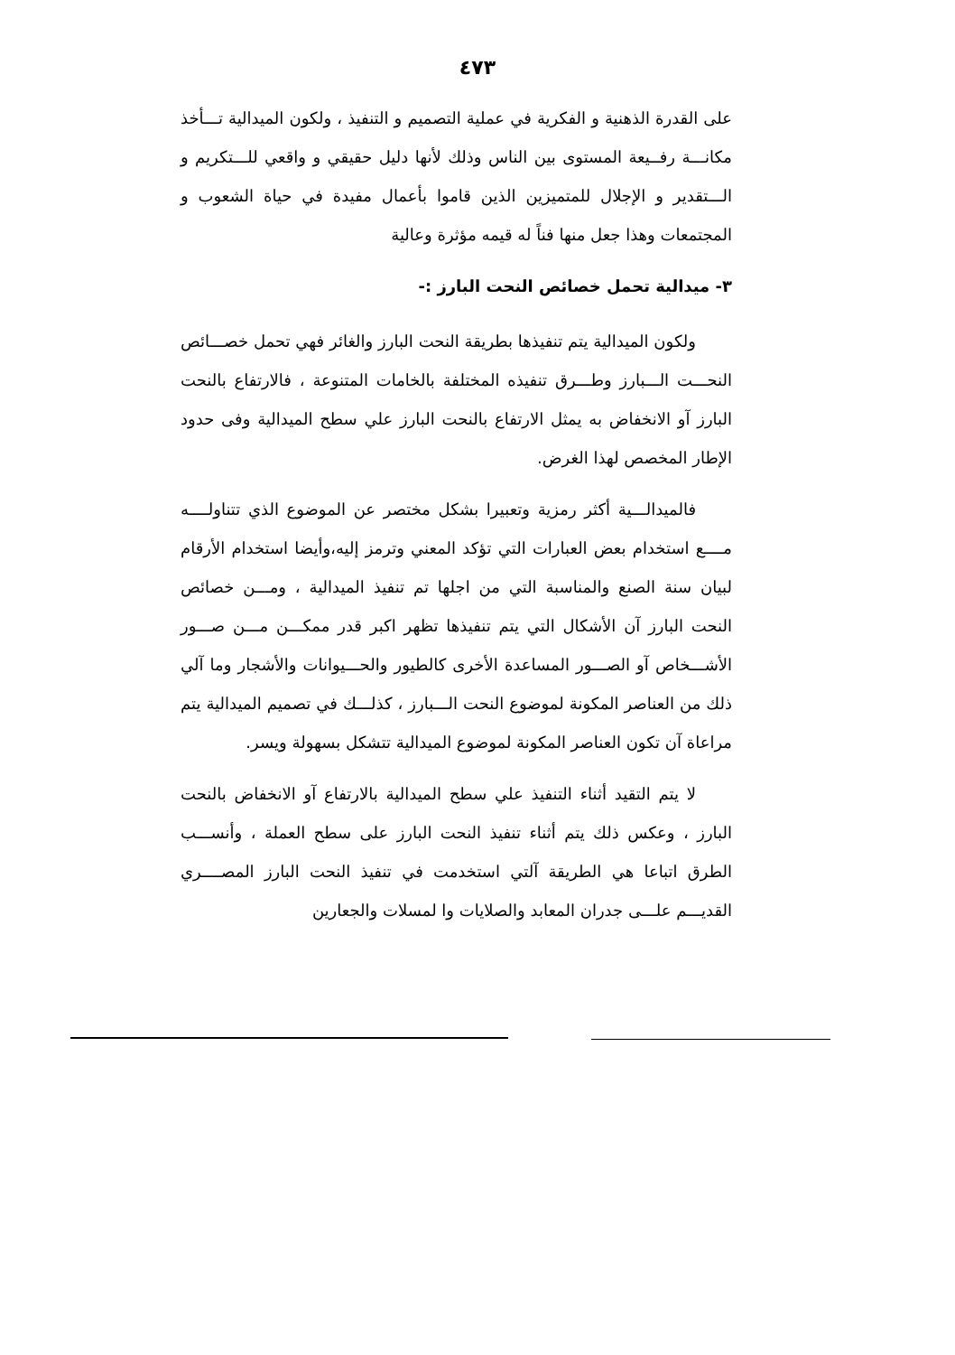٤٧٣
على القدرة الذهنية و الفكرية في عملية التصميم و التنفيذ ، ولكون الميدالية تـــأخذ مكانـــة رفــيعة المستوى بين الناس وذلك لأنها دليل حقيقي و واقعي للـــتكريم و الـــتقدير و الإجلال للمتميزين الذين قاموا بأعمال مفيدة في حياة الشعوب و المجتمعات وهذا جعل منها فناً له قيمه مؤثرة وعالية
٣- ميدالية تحمل خصائص النحت البارز :-
ولكون الميدالية يتم تنفيذها بطريقة النحت البارز والغائر فهي تحمل خصـــائص النحـــت الـــبارز وطـــرق تنفيذه المختلفة بالخامات المتنوعة ، فالارتفاع بالنحت البارز آو الانخفاض به يمثل الارتفاع بالنحت البارز علي سطح الميدالية وفى حدود الإطار المخصص لهذا الغرض.
فالميدالـــية أكثر رمزية وتعبيرا بشكل مختصر عن الموضوع الذي تتناولــــه مــــع استخدام بعض العبارات التي تؤكد المعني وترمز إليه،وأيضا استخدام الأرقام لبيان سنة الصنع والمناسبة التي من اجلها تم تنفيذ الميدالية ، ومـــن خصائص النحت البارز آن الأشكال التي يتم تنفيذها تظهر اكبر قدر ممكـــن مـــن صـــور الأشـــخاص آو الصـــور المساعدة الأخرى كالطيور والحـــيوانات والأشجار وما آلي ذلك من العناصر المكونة لموضوع النحت الـــبارز ، كذلـــك في تصميم الميدالية يتم مراعاة آن تكون العناصر المكونة لموضوع الميدالية تتشكل بسهولة ويسر.
لا يتم التقيد أثناء التنفيذ علي سطح الميدالية بالارتفاع آو الانخفاض بالنحت البارز ، وعكس ذلك يتم أثناء تنفيذ النحت البارز على سطح العملة ، وأنســـب الطرق اتباعا هي الطريقة آلتي استخدمت في تنفيذ النحت البارز المصــــري القديـــم علـــى جدران المعابد والصلايات وا لمسلات والجعارين